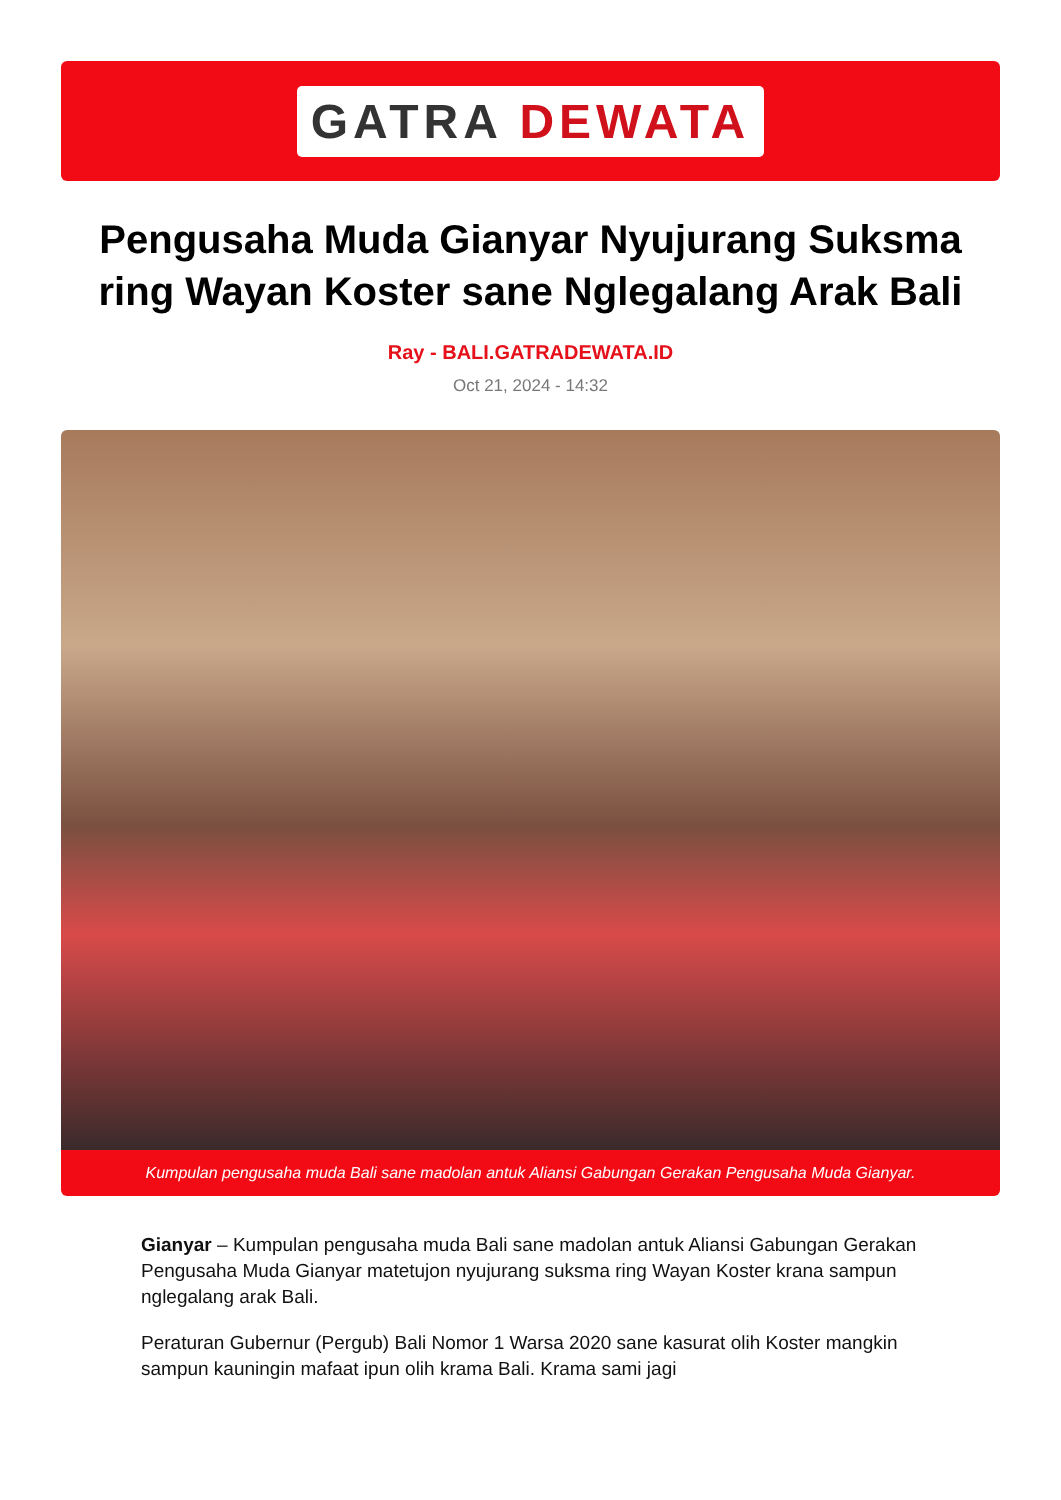GATRA DEWATA
Pengusaha Muda Gianyar Nyujurang Suksma ring Wayan Koster sane Nglegalang Arak Bali
Ray - BALI.GATRADEWATA.ID
Oct 21, 2024 - 14:32
Kumpulan pengusaha muda Bali sane madolan antuk Aliansi Gabungan Gerakan Pengusaha Muda Gianyar.
Gianyar – Kumpulan pengusaha muda Bali sane madolan antuk Aliansi Gabungan Gerakan Pengusaha Muda Gianyar matetujon nyujurang suksma ring Wayan Koster krana sampun nglegalang arak Bali.
Peraturan Gubernur (Pergub) Bali Nomor 1 Warsa 2020 sane kasurat olih Koster mangkin sampun kauningin mafaat ipun olih krama Bali. Krama sami jagi